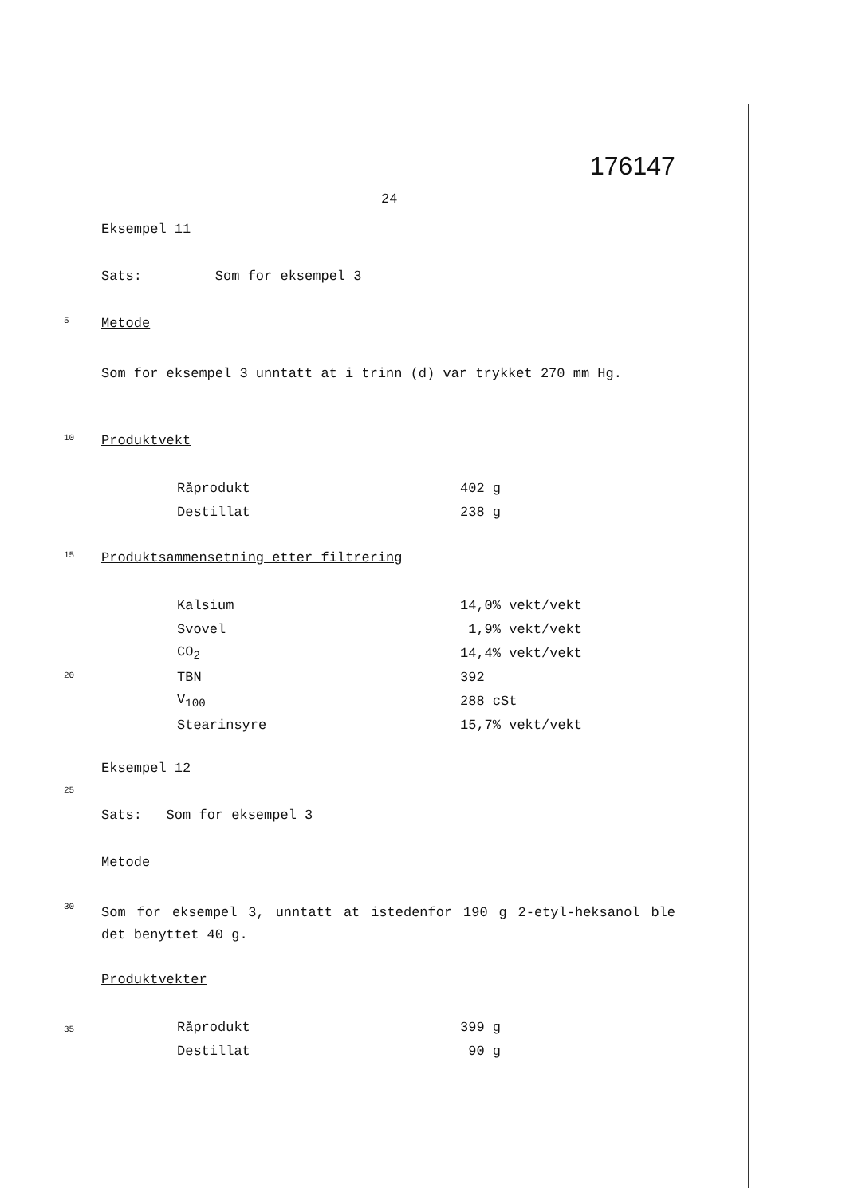176147
24
Eksempel 11
Sats: Som for eksempel 3
5 Metode
Som for eksempel 3 unntatt at i trinn (d) var trykket 270 mm Hg.
10 Produktvekt
| Råprodukt | 402 g |
| Destillat | 238 g |
15 Produktsammensetning etter filtrering
| Kalsium | 14,0% vekt/vekt |
| Svovel | 1,9% vekt/vekt |
| CO<sub>2</sub> | 14,4% vekt/vekt |
| TBN | 392 |
| V<sub>100</sub> | 288 cSt |
| Stearinsyre | 15,7% vekt/vekt |
20
Eksempel 12
25
Sats: Som for eksempel 3
Metode
30 Som for eksempel 3, unntatt at istedenfor 190 g 2-etyl-heksanol ble det benyttet 40 g.
Produktvekter
35
| Råprodukt | 399 g |
| Destillat | 90 g |